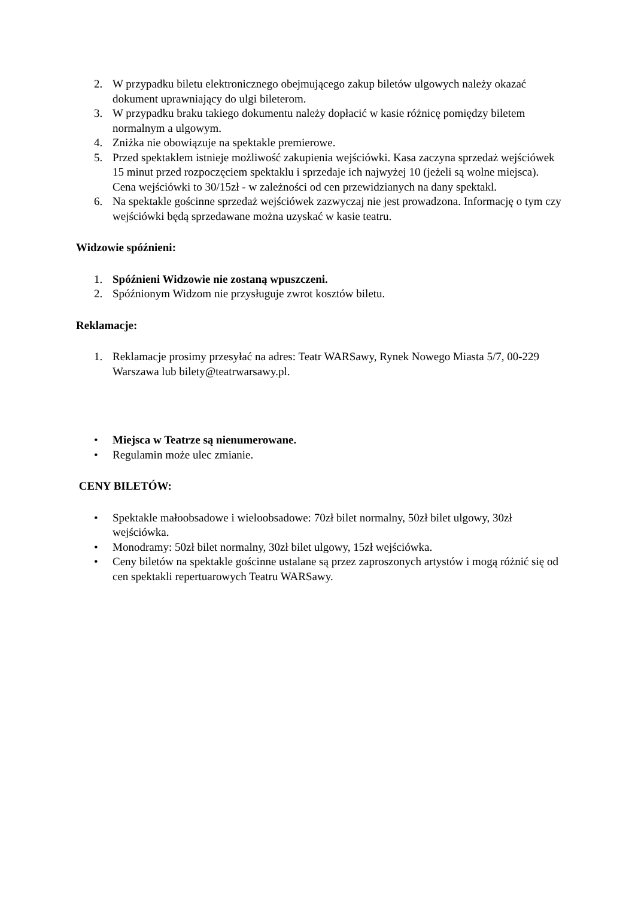2. W przypadku biletu elektronicznego obejmującego zakup biletów ulgowych należy okazać dokument uprawniający do ulgi bileterom.
3. W przypadku braku takiego dokumentu należy dopłacić w kasie różnicę pomiędzy biletem normalnym a ulgowym.
4. Zniżka nie obowiązuje na spektakle premierowe.
5. Przed spektaklem istnieje możliwość zakupienia wejściówki. Kasa zaczyna sprzedaż wejściówek 15 minut przed rozpoczęciem spektaklu i sprzedaje ich najwyżej 10 (jeżeli są wolne miejsca). Cena wejściówki to 30/15zł - w zależności od cen przewidzianych na dany spektakl.
6. Na spektakle gościnne sprzedaż wejściówek zazwyczaj nie jest prowadzona. Informację o tym czy wejściówki będą sprzedawane można uzyskać w kasie teatru.
Widzowie spóźnieni:
1. Spóźnieni Widzowie nie zostaną wpuszczeni.
2. Spóźnionym Widzom nie przysługuje zwrot kosztów biletu.
Reklamacje:
1. Reklamacje prosimy przesyłać na adres: Teatr WARSawy, Rynek Nowego Miasta 5/7, 00-229 Warszawa lub bilety@teatrwarsawy.pl.
• Miejsca w Teatrze są nienumerowane.
• Regulamin może ulec zmianie.
CENY BILETÓW:
• Spektakle małoobsadowe i wieloobsadowe: 70zł bilet normalny, 50zł bilet ulgowy, 30zł wejściówka.
• Monodramy: 50zł bilet normalny, 30zł bilet ulgowy, 15zł wejściówka.
• Ceny biletów na spektakle gościnne ustalane są przez zaproszonych artystów i mogą różnić się od cen spektakli repertuarowych Teatru WARSawy.